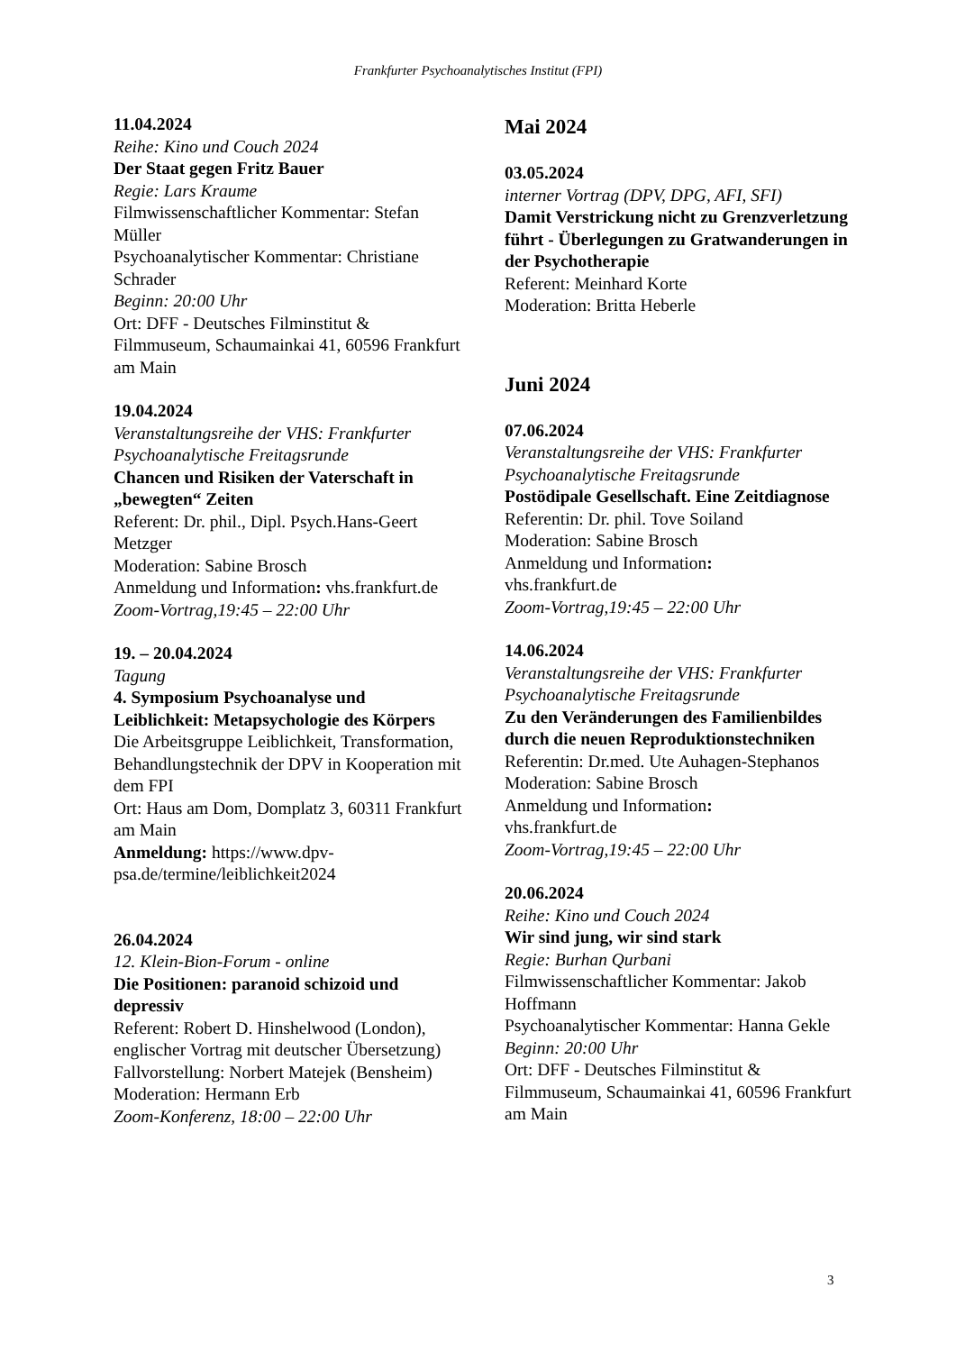Frankfurter Psychoanalytisches Institut (FPI)
11.04.2024
Reihe: Kino und Couch 2024
Der Staat gegen Fritz Bauer
Regie: Lars Kraume
Filmwissenschaftlicher Kommentar: Stefan Müller
Psychoanalytischer Kommentar: Christiane Schrader
Beginn: 20:00 Uhr
Ort: DFF - Deutsches Filminstitut & Filmmuseum, Schaumainkai 41, 60596 Frankfurt am Main
19.04.2024
Veranstaltungsreihe der VHS: Frankfurter Psychoanalytische Freitagsrunde
Chancen und Risiken der Vaterschaft in „bewegten“ Zeiten
Referent: Dr. phil., Dipl. Psych.Hans-Geert Metzger
Moderation: Sabine Brosch
Anmeldung und Information: vhs.frankfurt.de
Zoom-Vortrag,19:45 – 22:00 Uhr
19. – 20.04.2024
Tagung
4. Symposium Psychoanalyse und Leiblichkeit: Metapsychologie des Körpers
Die Arbeitsgruppe Leiblichkeit, Transformation, Behandlungstechnik der DPV in Kooperation mit dem FPI
Ort: Haus am Dom, Domplatz 3, 60311 Frankfurt am Main
Anmeldung: https://www.dpv-psa.de/termine/leiblichkeit2024
26.04.2024
12. Klein-Bion-Forum - online
Die Positionen: paranoid schizoid und depressiv
Referent: Robert D. Hinshelwood (London), englischer Vortrag mit deutscher Übersetzung)
Fallvorstellung: Norbert Matejek (Bensheim)
Moderation: Hermann Erb
Zoom-Konferenz, 18:00 – 22:00 Uhr
Mai 2024
03.05.2024
interner Vortrag (DPV, DPG, AFI, SFI)
Damit Verstrickung nicht zu Grenzverletzung führt - Überlegungen zu Gratwanderungen in der Psychotherapie
Referent: Meinhard Korte
Moderation: Britta Heberle
Juni 2024
07.06.2024
Veranstaltungsreihe der VHS: Frankfurter Psychoanalytische Freitagsrunde
Postödipale Gesellschaft. Eine Zeitdiagnose
Referentin: Dr. phil. Tove Soiland
Moderation: Sabine Brosch
Anmeldung und Information:
vhs.frankfurt.de
Zoom-Vortrag,19:45 – 22:00 Uhr
14.06.2024
Veranstaltungsreihe der VHS: Frankfurter Psychoanalytische Freitagsrunde
Zu den Veränderungen des Familienbildes durch die neuen Reproduktionstechniken
Referentin: Dr.med. Ute Auhagen-Stephanos
Moderation: Sabine Brosch
Anmeldung und Information:
vhs.frankfurt.de
Zoom-Vortrag,19:45 – 22:00 Uhr
20.06.2024
Reihe: Kino und Couch 2024
Wir sind jung, wir sind stark
Regie: Burhan Qurbani
Filmwissenschaftlicher Kommentar: Jakob Hoffmann
Psychoanalytischer Kommentar: Hanna Gekle
Beginn: 20:00 Uhr
Ort: DFF - Deutsches Filminstitut & Filmmuseum, Schaumainkai 41, 60596 Frankfurt am Main
3